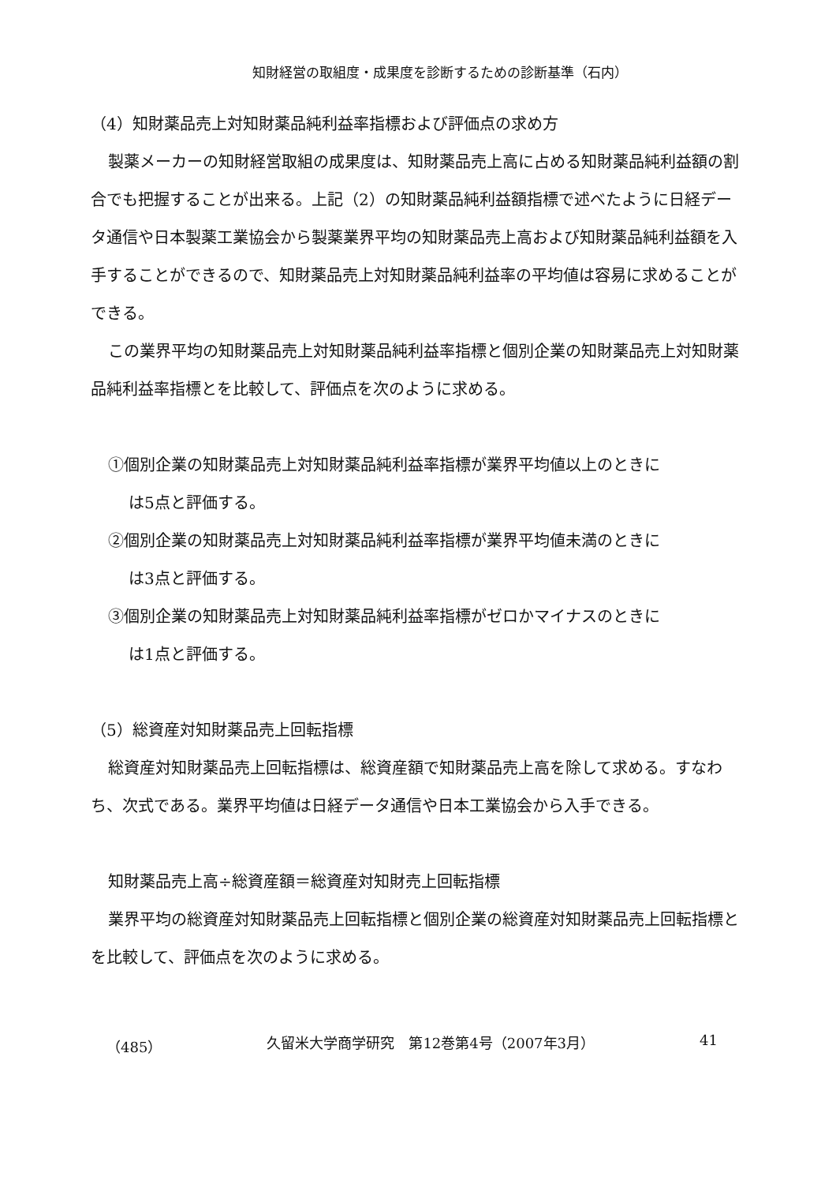知財経営の取組度・成果度を診断するための診断基準（石内）
（4）知財薬品売上対知財薬品純利益率指標および評価点の求め方
製薬メーカーの知財経営取組の成果度は、知財薬品売上高に占める知財薬品純利益額の割合でも把握することが出来る。上記（2）の知財薬品純利益額指標で述べたように日経データ通信や日本製薬工業協会から製薬業界平均の知財薬品売上高および知財薬品純利益額を入手することができるので、知財薬品売上対知財薬品純利益率の平均値は容易に求めることができる。
この業界平均の知財薬品売上対知財薬品純利益率指標と個別企業の知財薬品売上対知財薬品純利益率指標とを比較して、評価点を次のように求める。
①個別企業の知財薬品売上対知財薬品純利益率指標が業界平均値以上のときに
は5点と評価する。
②個別企業の知財薬品売上対知財薬品純利益率指標が業界平均値未満のときに
は3点と評価する。
③個別企業の知財薬品売上対知財薬品純利益率指標がゼロかマイナスのときに
は1点と評価する。
（5）総資産対知財薬品売上回転指標
総資産対知財薬品売上回転指標は、総資産額で知財薬品売上高を除して求める。すなわち、次式である。業界平均値は日経データ通信や日本工業協会から入手できる。
知財薬品売上高÷総資産額＝総資産対知財売上回転指標
業界平均の総資産対知財薬品売上回転指標と個別企業の総資産対知財薬品売上回転指標とを比較して、評価点を次のように求める。
（485） 久留米大学商学研究　第12巻第4号（2007年3月） 41